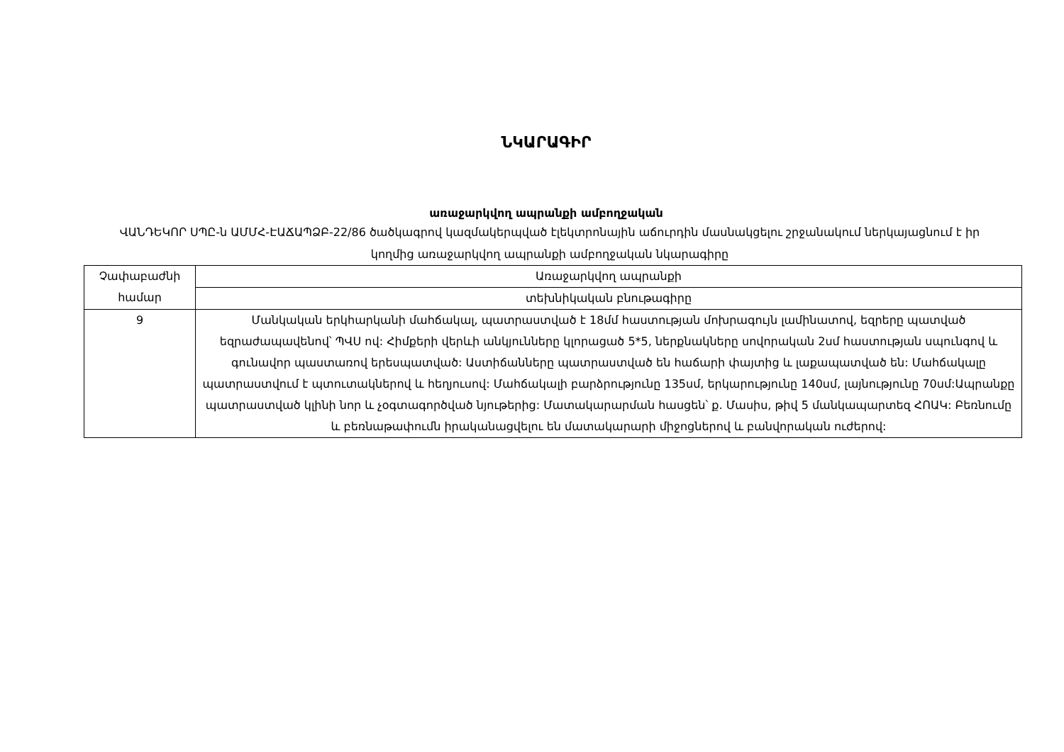ՆԿԱՐԱԳԻՐ
առաջարկվող ապրանքի ամբողջական
ՎԱՆԴԵԿՈՐ ՍՊԸ-ն ԱՄՄՀ-ԷԱՃԱՊՁԲ-22/86 ծածկագրով կազմակերպված էլեկտրոնային աճուրդին մասնակցելու շրջանակում ներկայացնում է իր կողմից առաջարկվող ապրանքի ամբողջական նկարագիրը
| Չափաբաժնի համար | Առաջարկվող ապրանքի |
| | տեխնիկական բնութագիրը |
| 9 | Մանկական երկհարկանի մահճակալ, պատրաստված է 18մմ հաստության մոխրագույն լամինատով, եզրերը պատված եզրաժապավենով՝ ՊՎՍ ով: Հիմքերի վերևի անկյունները կլորացած 5*5, ներքնակները սովորական 2սմ հաստության սպունգով և գունավոր պաստառով երեսպատված: Աստիճանները պատրաստված են հաճարի փայտից և լաքապատված են: Մահճակալը պատրաստվում է պտուտակներով և հեղյուսով: Մահճակալի բարձրությունը 135սմ, երկարությունը 140սմ, լայնությունը 70սմ:Ապրանքը պատրաստված կլինի նոր և չօգտագործված նյութերից: Մատակարարման հասցեն՝ ք. Մասիս, թիվ 5 մանկապարտեզ ՀՈԱԿ: Բեռնումը և բեռնաթափումն իրականացվելու են մատակարարի միջոցներով և բանվորական ուժերով: |